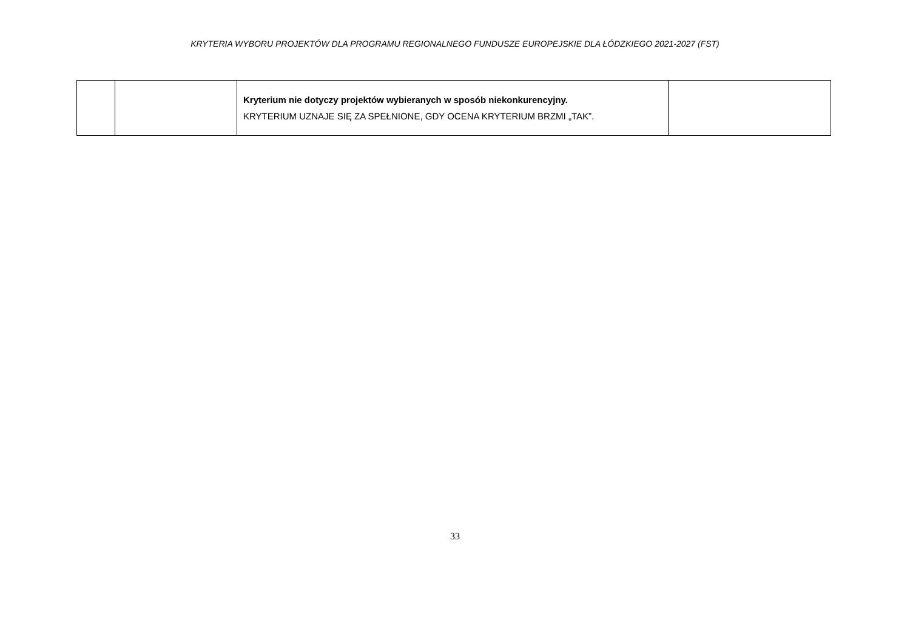KRYTERIA WYBORU PROJEKTÓW DLA PROGRAMU REGIONALNEGO FUNDUSZE EUROPEJSKIE DLA ŁÓDZKIEGO 2021-2027 (FST)
| | | Kryterium nie dotyczy projektów wybieranych w sposób niekonkurencyjny. KRYTERIUM UZNAJE SIĘ ZA SPEŁNIONE, GDY OCENA KRYTERIUM BRZMI „TAK”. | |
33